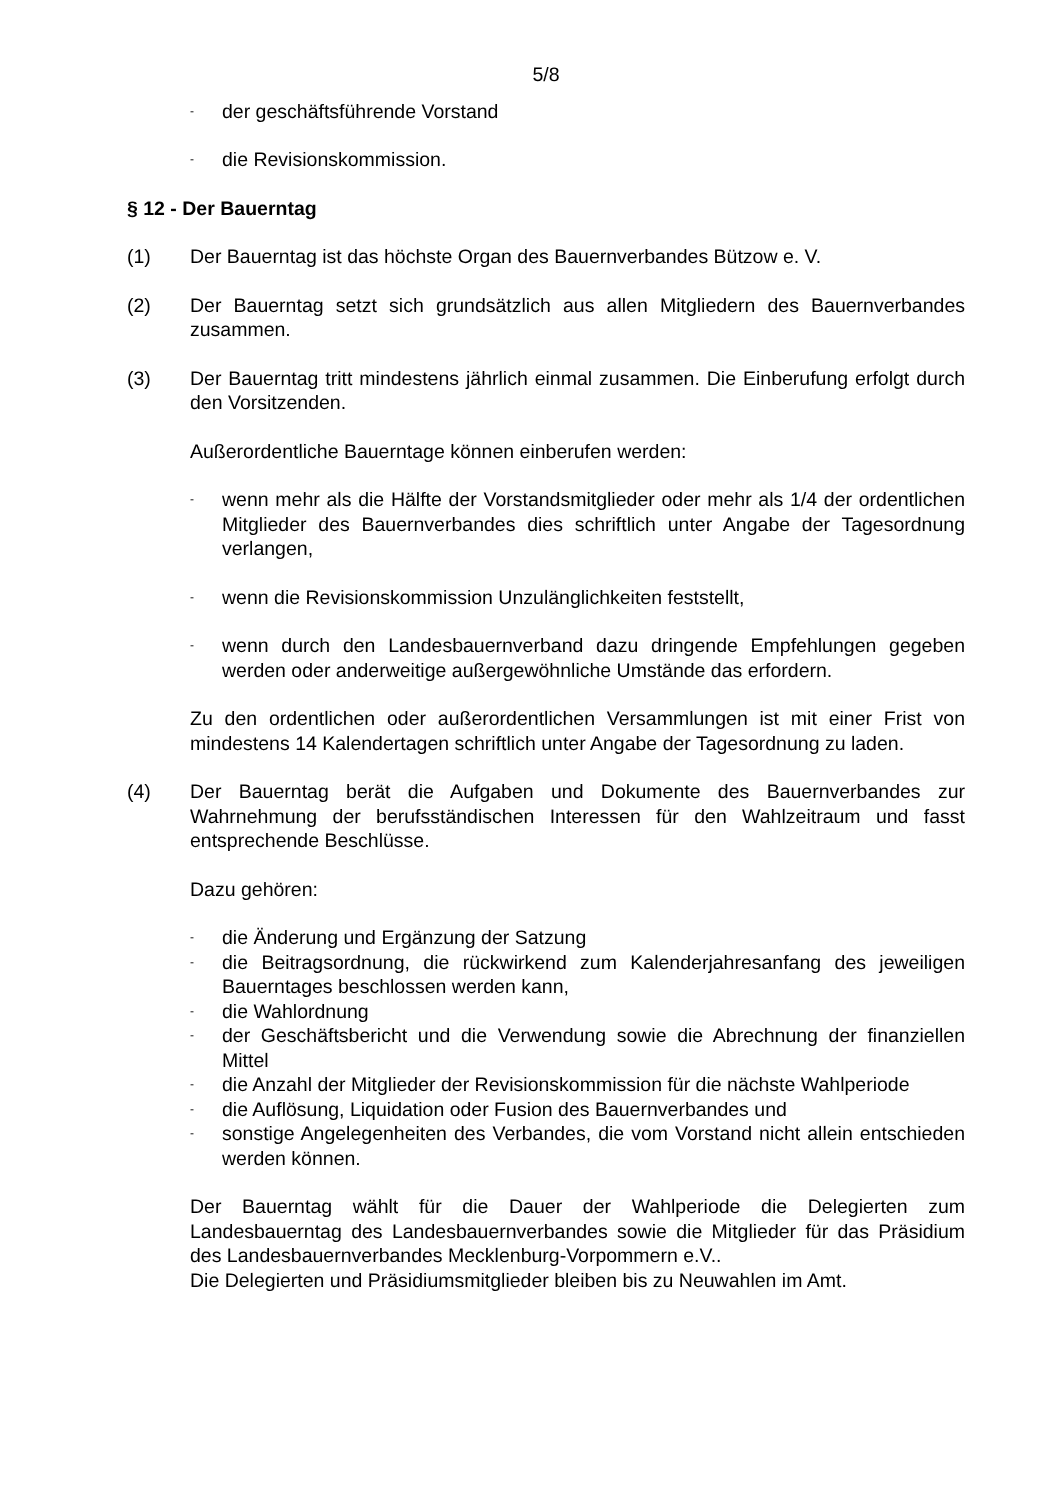5/8
-
der geschäftsführende Vorstand
-
die Revisionskommission.
§ 12 - Der Bauerntag
(1) Der Bauerntag ist das höchste Organ des Bauernverbandes Bützow e. V.
(2) Der Bauerntag setzt sich grundsätzlich aus allen Mitgliedern des Bauernverbandes zusammen.
(3) Der Bauerntag tritt mindestens jährlich einmal zusammen. Die Einberufung erfolgt durch den Vorsitzenden.
Außerordentliche Bauerntage können einberufen werden:
-
wenn mehr als die Hälfte der Vorstandsmitglieder oder mehr als 1/4 der ordentlichen Mitglieder des Bauernverbandes dies schriftlich unter Angabe der Tagesordnung verlangen,
-
wenn die Revisionskommission Unzulänglichkeiten feststellt,
-
wenn durch den Landesbauernverband dazu dringende Empfehlungen gegeben werden oder anderweitige außergewöhnliche Umstände das erfordern.
Zu den ordentlichen oder außerordentlichen Versammlungen ist mit einer Frist von mindestens 14 Kalendertagen schriftlich unter Angabe der Tagesordnung zu laden.
(4) Der Bauerntag berät die Aufgaben und Dokumente des Bauernverbandes zur Wahrnehmung der berufsständischen Interessen für den Wahlzeitraum und fasst entsprechende Beschlüsse.
Dazu gehören:
-
die Änderung und Ergänzung der Satzung
-
die Beitragsordnung, die rückwirkend zum Kalenderjahresanfang des jeweiligen Bauerntages beschlossen werden kann,
-
die Wahlordnung
-
der Geschäftsbericht und die Verwendung sowie die Abrechnung der finanziellen Mittel
-
die Anzahl der Mitglieder der Revisionskommission für die nächste Wahlperiode
-
die Auflösung, Liquidation oder Fusion des Bauernverbandes und
-
sonstige Angelegenheiten des Verbandes, die vom Vorstand nicht allein entschieden werden können.
Der Bauerntag wählt für die Dauer der Wahlperiode die Delegierten zum Landesbauerntag des Landesbauernverbandes sowie die Mitglieder für das Präsidium des Landesbauernverbandes Mecklenburg-Vorpommern e.V..
Die Delegierten und Präsidiumsmitglieder bleiben bis zu Neuwahlen im Amt.